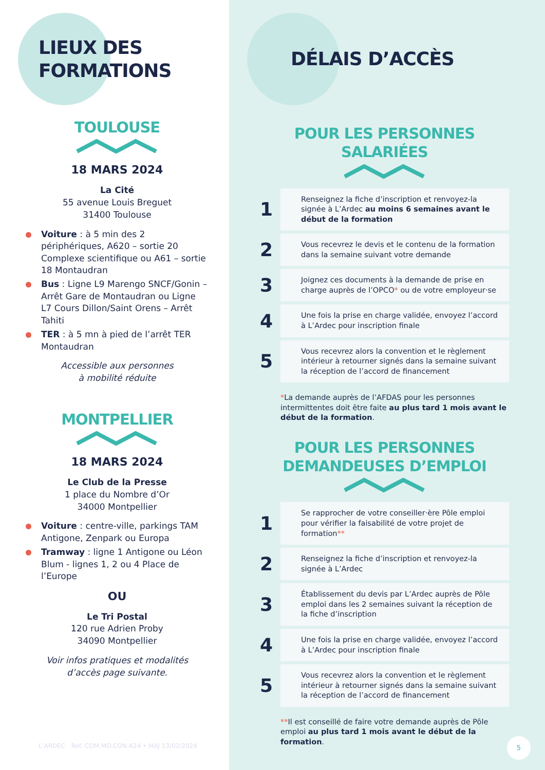LIEUX DES
FORMATIONS
TOULOUSE
18 MARS 2024
La Cité
55 avenue Louis Breguet
31400 Toulouse
Voiture : à 5 min des 2 périphériques, A620 – sortie 20 Complexe scientifique ou A61 – sortie 18 Montaudran
Bus : Ligne L9 Marengo SNCF/Gonin – Arrêt Gare de Montaudran ou Ligne L7 Cours Dillon/Saint Orens – Arrêt Tahiti
TER : à 5 mn à pied de l’arrêt TER Montaudran
Accessible aux personnes
à mobilité réduite
MONTPELLIER
18 MARS 2024
Le Club de la Presse
1 place du Nombre d’Or
34000 Montpellier
Voiture : centre-ville, parkings TAM Antigone, Zenpark ou Europa
Tramway : ligne 1 Antigone ou Léon Blum - lignes 1, 2 ou 4 Place de l’Europe
OU
Le Tri Postal
120 rue Adrien Proby
34090 Montpellier
Voir infos pratiques et modalités
d’accès page suivante.
L’ARDEC Réf. COM.MO.CON.A24 • MAJ 13/02/2024
DÉLAIS D’ACCÈS
POUR LES PERSONNES
SALARIÉES
1
Renseignez la fiche d’inscription et renvoyez-la signée à L’Ardec au moins 6 semaines avant le début de la formation
2
Vous recevrez le devis et le contenu de la formation dans la semaine suivant votre demande
3
Joignez ces documents à la demande de prise en charge auprès de l’OPCO* ou de votre employeur·se
4
Une fois la prise en charge validée, envoyez l’accord à L’Ardec pour inscription finale
5
Vous recevrez alors la convention et le règlement intérieur à retourner signés dans la semaine suivant la réception de l’accord de financement
*La demande auprès de l’AFDAS pour les personnes intermittentes doit être faite au plus tard 1 mois avant le début de la formation.
POUR LES PERSONNES
DEMANDEUSES D’EMPLOI
1
Se rapprocher de votre conseiller·ère Pôle emploi pour vérifier la faisabilité de votre projet de formation**
2
Renseignez la fiche d’inscription et renvoyez-la signée à L’Ardec
3
Établissement du devis par L’Ardec auprès de Pôle emploi dans les 2 semaines suivant la réception de la fiche d’inscription
4
Une fois la prise en charge validée, envoyez l’accord à L’Ardec pour inscription finale
5
Vous recevrez alors la convention et le règlement intérieur à retourner signés dans la semaine suivant la réception de l’accord de financement
**Il est conseillé de faire votre demande auprès de Pôle emploi au plus tard 1 mois avant le début de la formation.
5